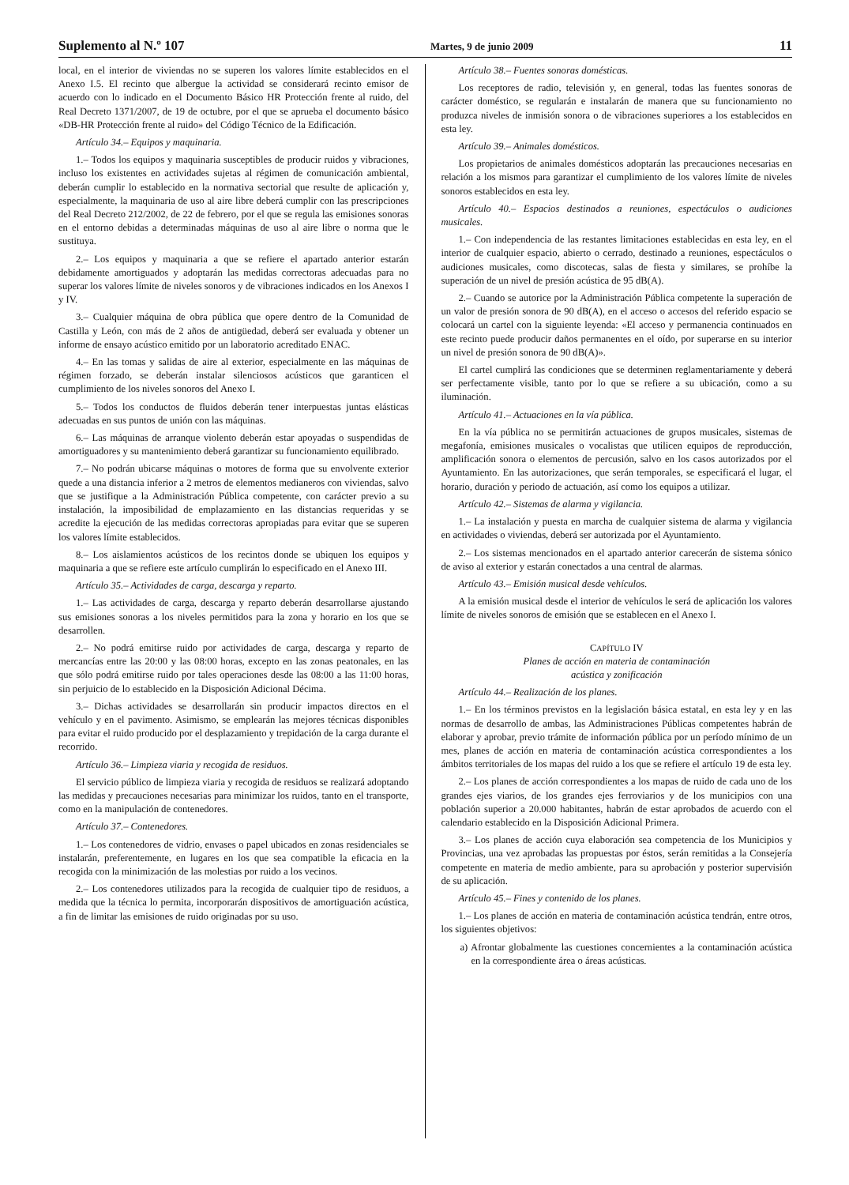Suplemento al N.º 107 Martes, 9 de junio 2009 11
local, en el interior de viviendas no se superen los valores límite establecidos en el Anexo I.5. El recinto que albergue la actividad se considerará recinto emisor de acuerdo con lo indicado en el Documento Básico HR Protección frente al ruido, del Real Decreto 1371/2007, de 19 de octubre, por el que se aprueba el documento básico «DB-HR Protección frente al ruido» del Código Técnico de la Edificación.
Artículo 34.– Equipos y maquinaria.
1.– Todos los equipos y maquinaria susceptibles de producir ruidos y vibraciones, incluso los existentes en actividades sujetas al régimen de comunicación ambiental, deberán cumplir lo establecido en la normativa sectorial que resulte de aplicación y, especialmente, la maquinaria de uso al aire libre deberá cumplir con las prescripciones del Real Decreto 212/2002, de 22 de febrero, por el que se regula las emisiones sonoras en el entorno debidas a determinadas máquinas de uso al aire libre o norma que le sustituya.
2.– Los equipos y maquinaria a que se refiere el apartado anterior estarán debidamente amortiguados y adoptarán las medidas correctoras adecuadas para no superar los valores límite de niveles sonoros y de vibraciones indicados en los Anexos I y IV.
3.– Cualquier máquina de obra pública que opere dentro de la Comunidad de Castilla y León, con más de 2 años de antigüedad, deberá ser evaluada y obtener un informe de ensayo acústico emitido por un laboratorio acreditado ENAC.
4.– En las tomas y salidas de aire al exterior, especialmente en las máquinas de régimen forzado, se deberán instalar silenciosos acústicos que garanticen el cumplimiento de los niveles sonoros del Anexo I.
5.– Todos los conductos de fluidos deberán tener interpuestas juntas elásticas adecuadas en sus puntos de unión con las máquinas.
6.– Las máquinas de arranque violento deberán estar apoyadas o suspendidas de amortiguadores y su mantenimiento deberá garantizar su funcionamiento equilibrado.
7.– No podrán ubicarse máquinas o motores de forma que su envolvente exterior quede a una distancia inferior a 2 metros de elementos medianeros con viviendas, salvo que se justifique a la Administración Pública competente, con carácter previo a su instalación, la imposibilidad de emplazamiento en las distancias requeridas y se acredite la ejecución de las medidas correctoras apropiadas para evitar que se superen los valores límite establecidos.
8.– Los aislamientos acústicos de los recintos donde se ubiquen los equipos y maquinaria a que se refiere este artículo cumplirán lo especificado en el Anexo III.
Artículo 35.– Actividades de carga, descarga y reparto.
1.– Las actividades de carga, descarga y reparto deberán desarrollarse ajustando sus emisiones sonoras a los niveles permitidos para la zona y horario en los que se desarrollen.
2.– No podrá emitirse ruido por actividades de carga, descarga y reparto de mercancías entre las 20:00 y las 08:00 horas, excepto en las zonas peatonales, en las que sólo podrá emitirse ruido por tales operaciones desde las 08:00 a las 11:00 horas, sin perjuicio de lo establecido en la Disposición Adicional Décima.
3.– Dichas actividades se desarrollarán sin producir impactos directos en el vehículo y en el pavimento. Asimismo, se emplearán las mejores técnicas disponibles para evitar el ruido producido por el desplazamiento y trepidación de la carga durante el recorrido.
Artículo 36.– Limpieza viaria y recogida de residuos.
El servicio público de limpieza viaria y recogida de residuos se realizará adoptando las medidas y precauciones necesarias para minimizar los ruidos, tanto en el transporte, como en la manipulación de contenedores.
Artículo 37.– Contenedores.
1.– Los contenedores de vidrio, envases o papel ubicados en zonas residenciales se instalarán, preferentemente, en lugares en los que sea compatible la eficacia en la recogida con la minimización de las molestias por ruido a los vecinos.
2.– Los contenedores utilizados para la recogida de cualquier tipo de residuos, a medida que la técnica lo permita, incorporarán dispositivos de amortiguación acústica, a fin de limitar las emisiones de ruido originadas por su uso.
Artículo 38.– Fuentes sonoras domésticas.
Los receptores de radio, televisión y, en general, todas las fuentes sonoras de carácter doméstico, se regularán e instalarán de manera que su funcionamiento no produzca niveles de inmisión sonora o de vibraciones superiores a los establecidos en esta ley.
Artículo 39.– Animales domésticos.
Los propietarios de animales domésticos adoptarán las precauciones necesarias en relación a los mismos para garantizar el cumplimiento de los valores límite de niveles sonoros establecidos en esta ley.
Artículo 40.– Espacios destinados a reuniones, espectáculos o audiciones musicales.
1.– Con independencia de las restantes limitaciones establecidas en esta ley, en el interior de cualquier espacio, abierto o cerrado, destinado a reuniones, espectáculos o audiciones musicales, como discotecas, salas de fiesta y similares, se prohíbe la superación de un nivel de presión acústica de 95 dB(A).
2.– Cuando se autorice por la Administración Pública competente la superación de un valor de presión sonora de 90 dB(A), en el acceso o accesos del referido espacio se colocará un cartel con la siguiente leyenda: «El acceso y permanencia continuados en este recinto puede producir daños permanentes en el oído, por superarse en su interior un nivel de presión sonora de 90 dB(A)».
El cartel cumplirá las condiciones que se determinen reglamentariamente y deberá ser perfectamente visible, tanto por lo que se refiere a su ubicación, como a su iluminación.
Artículo 41.– Actuaciones en la vía pública.
En la vía pública no se permitirán actuaciones de grupos musicales, sistemas de megafonía, emisiones musicales o vocalistas que utilicen equipos de reproducción, amplificación sonora o elementos de percusión, salvo en los casos autorizados por el Ayuntamiento. En las autorizaciones, que serán temporales, se especificará el lugar, el horario, duración y periodo de actuación, así como los equipos a utilizar.
Artículo 42.– Sistemas de alarma y vigilancia.
1.– La instalación y puesta en marcha de cualquier sistema de alarma y vigilancia en actividades o viviendas, deberá ser autorizada por el Ayuntamiento.
2.– Los sistemas mencionados en el apartado anterior carecerán de sistema sónico de aviso al exterior y estarán conectados a una central de alarmas.
Artículo 43.– Emisión musical desde vehículos.
A la emisión musical desde el interior de vehículos le será de aplicación los valores límite de niveles sonoros de emisión que se establecen en el Anexo I.
CAPÍTULO IV
Planes de acción en materia de contaminación
acústica y zonificación
Artículo 44.– Realización de los planes.
1.– En los términos previstos en la legislación básica estatal, en esta ley y en las normas de desarrollo de ambas, las Administraciones Públicas competentes habrán de elaborar y aprobar, previo trámite de información pública por un período mínimo de un mes, planes de acción en materia de contaminación acústica correspondientes a los ámbitos territoriales de los mapas del ruido a los que se refiere el artículo 19 de esta ley.
2.– Los planes de acción correspondientes a los mapas de ruido de cada uno de los grandes ejes viarios, de los grandes ejes ferroviarios y de los municipios con una población superior a 20.000 habitantes, habrán de estar aprobados de acuerdo con el calendario establecido en la Disposición Adicional Primera.
3.– Los planes de acción cuya elaboración sea competencia de los Municipios y Provincias, una vez aprobadas las propuestas por éstos, serán remitidas a la Consejería competente en materia de medio ambiente, para su aprobación y posterior supervisión de su aplicación.
Artículo 45.– Fines y contenido de los planes.
1.– Los planes de acción en materia de contaminación acústica tendrán, entre otros, los siguientes objetivos:
a) Afrontar globalmente las cuestiones concernientes a la contaminación acústica en la correspondiente área o áreas acústicas.